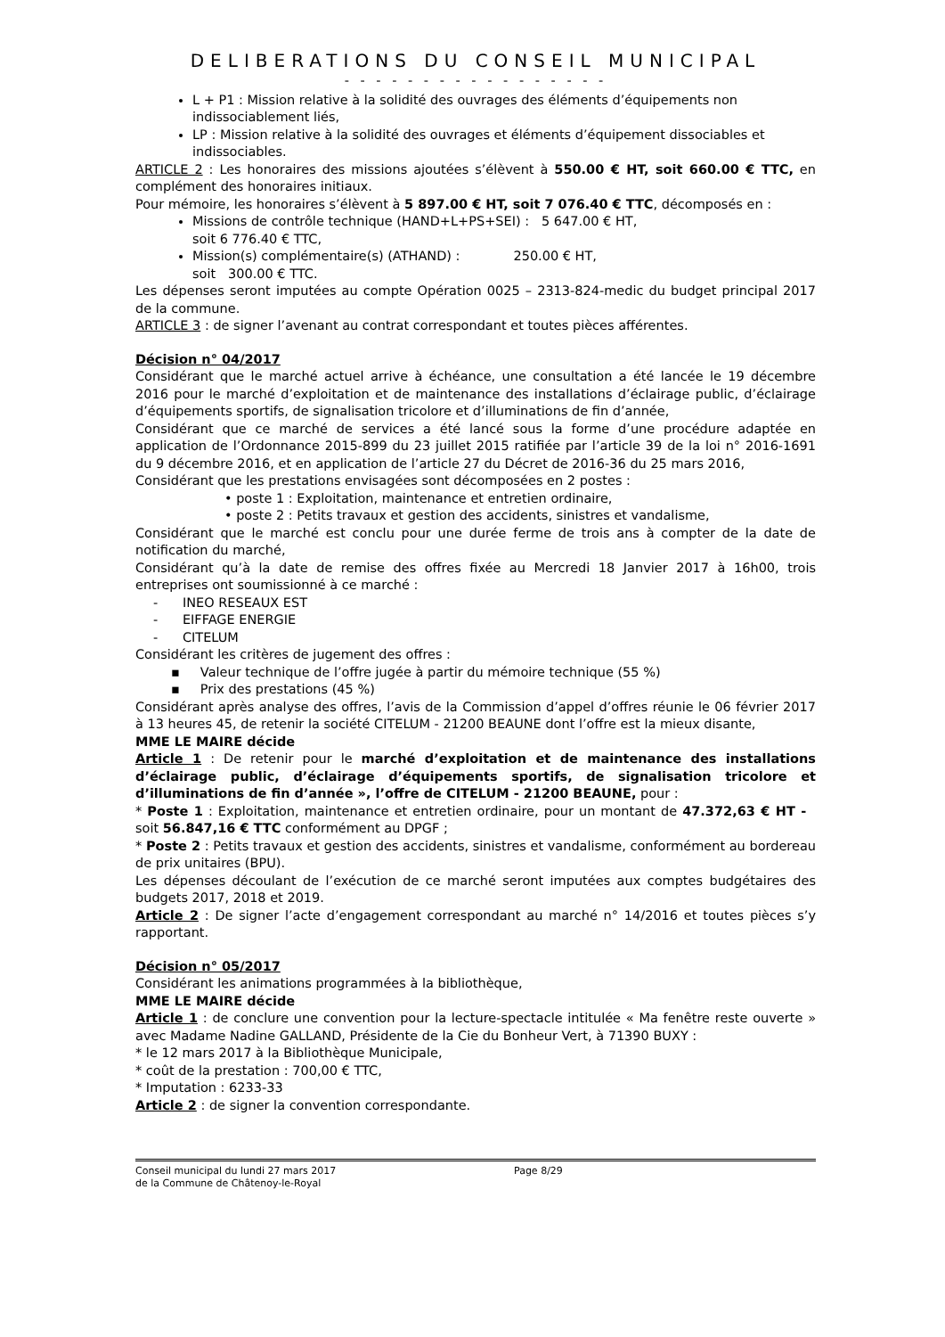DELIBERATIONS DU CONSEIL MUNICIPAL
- - - - - - - - - - - - - - - - -
L + P1 : Mission relative à la solidité des ouvrages des éléments d’équipements non indissociablement liés,
LP : Mission relative à la solidité des ouvrages et éléments d’équipement dissociables et indissociables.
ARTICLE 2 : Les honoraires des missions ajoutées s’élèvent à 550.00 € HT, soit 660.00 € TTC, en complément des honoraires initiaux.
Pour mémoire, les honoraires s’élèvent à 5 897.00 € HT, soit 7 076.40 € TTC, décomposés en :
Missions de contrôle technique (HAND+L+PS+SEI) : 5 647.00 € HT,
soit 6 776.40 € TTC,
Mission(s) complémentaire(s) (ATHAND) : 250.00 € HT,
soit 300.00 € TTC.
Les dépenses seront imputées au compte Opération 0025 – 2313-824-medic du budget principal 2017 de la commune.
ARTICLE 3 : de signer l’avenant au contrat correspondant et toutes pièces afférentes.
Décision n° 04/2017
Considérant que le marché actuel arrive à échéance, une consultation a été lancée le 19 décembre 2016 pour le marché d’exploitation et de maintenance des installations d’éclairage public, d’éclairage d’équipements sportifs, de signalisation tricolore et d’illuminations de fin d’année,
Considérant que ce marché de services a été lancé sous la forme d’une procédure adaptée en application de l’Ordonnance 2015-899 du 23 juillet 2015 ratifiée par l’article 39 de la loi n° 2016-1691 du 9 décembre 2016, et en application de l’article 27 du Décret de 2016-36 du 25 mars 2016,
Considérant que les prestations envisagées sont décomposées en 2 postes :
• poste 1 : Exploitation, maintenance et entretien ordinaire,
• poste 2 : Petits travaux et gestion des accidents, sinistres et vandalisme,
Considérant que le marché est conclu pour une durée ferme de trois ans à compter de la date de notification du marché,
Considérant qu’à la date de remise des offres fixée au Mercredi 18 Janvier 2017 à 16h00, trois entreprises ont soumissionné à ce marché :
- INEO RESEAUX EST
- EIFFAGE ENERGIE
- CITELUM
Considérant les critères de jugement des offres :
▪ Valeur technique de l’offre jugée à partir du mémoire technique (55 %)
▪ Prix des prestations (45 %)
Considérant après analyse des offres, l’avis de la Commission d’appel d’offres réunie le 06 février 2017 à 13 heures 45, de retenir la société CITELUM - 21200 BEAUNE dont l’offre est la mieux disante,
MME LE MAIRE décide
Article 1 : De retenir pour le marché d’exploitation et de maintenance des installations d’éclairage public, d’éclairage d’équipements sportifs, de signalisation tricolore et d’illuminations de fin d’année », l’offre de CITELUM - 21200 BEAUNE, pour :
* Poste 1 : Exploitation, maintenance et entretien ordinaire, pour un montant de 47.372,63 € HT - soit 56.847,16 € TTC conformément au DPGF ;
* Poste 2 : Petits travaux et gestion des accidents, sinistres et vandalisme, conformément au bordereau de prix unitaires (BPU).
Les dépenses découlant de l’exécution de ce marché seront imputées aux comptes budgétaires des budgets 2017, 2018 et 2019.
Article 2 : De signer l’acte d’engagement correspondant au marché n° 14/2016 et toutes pièces s’y rapportant.
Décision n° 05/2017
Considérant les animations programmées à la bibliothèque,
MME LE MAIRE décide
Article 1 : de conclure une convention pour la lecture-spectacle intitulée « Ma fenêtre reste ouverte » avec Madame Nadine GALLAND, Présidente de la Cie du Bonheur Vert, à 71390 BUXY :
* le 12 mars 2017 à la Bibliothèque Municipale,
* coût de la prestation : 700,00 € TTC,
* Imputation : 6233-33
Article 2 : de signer la convention correspondante.
Conseil municipal du lundi 27 mars 2017 Page 8/29
de la Commune de Châtenoy-le-Royal